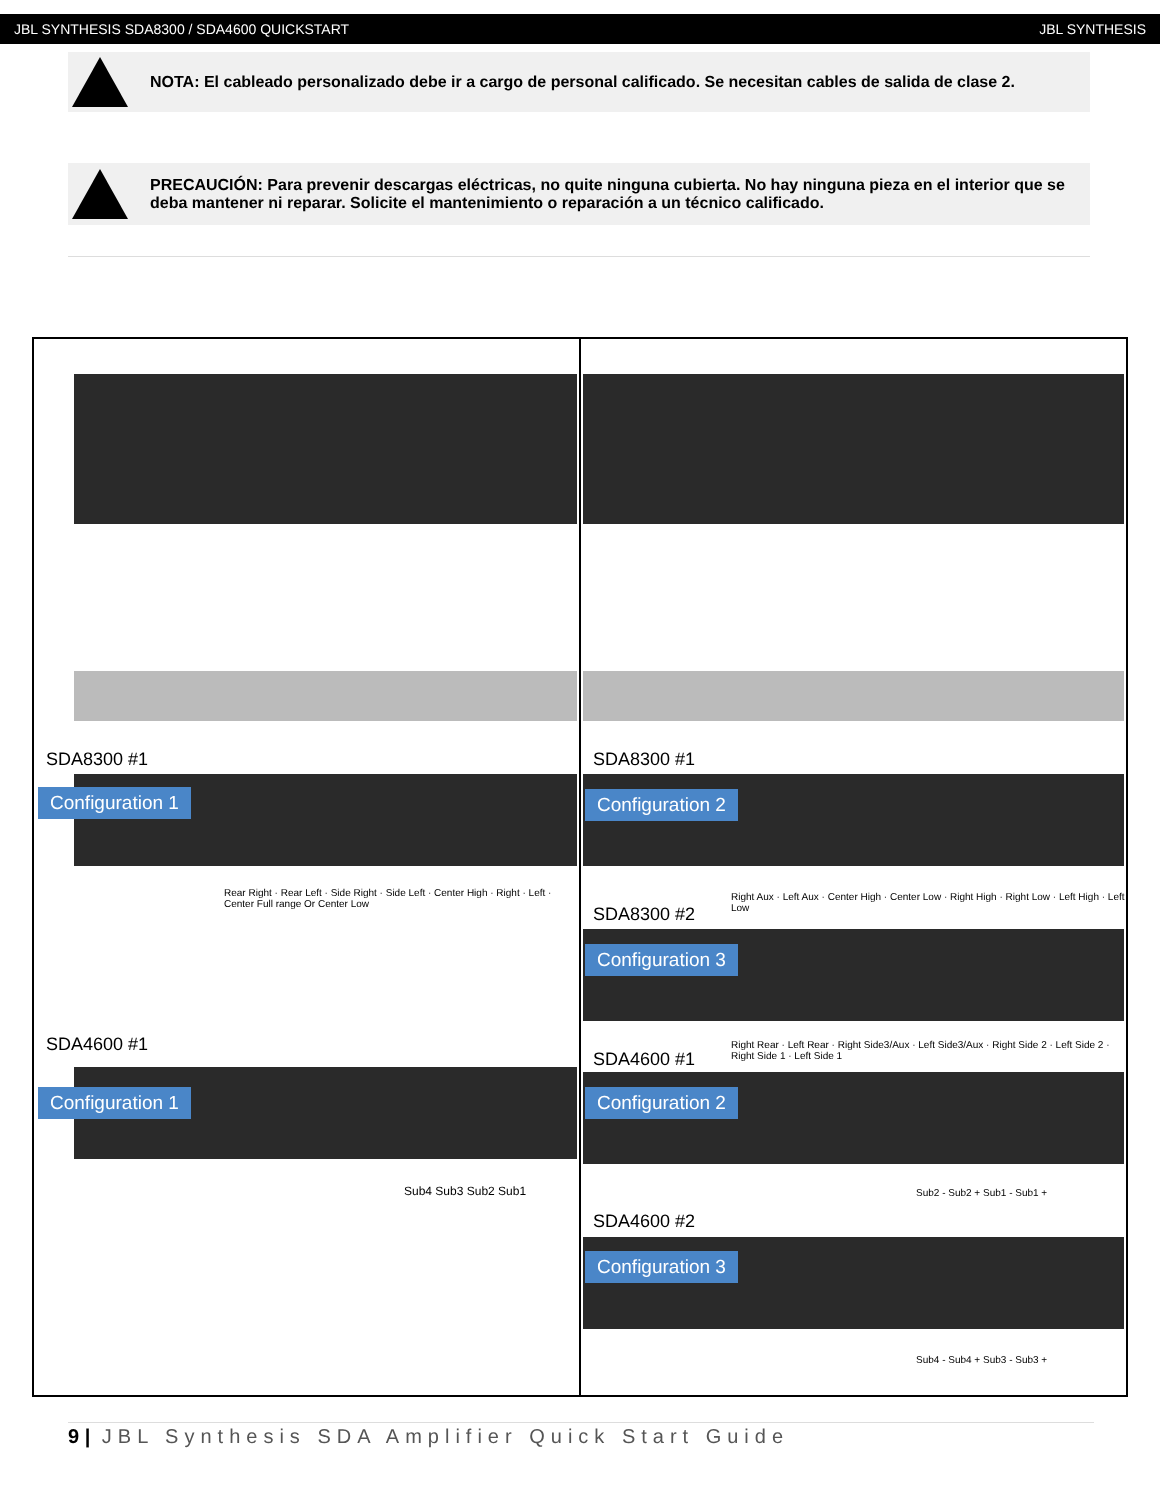JBL SYNTHESIS SDA8300 / SDA4600 QUICKSTART JBL SYNTHESIS
NOTA: El cableado personalizado debe ir a cargo de personal calificado. Se necesitan cables de salida de clase 2.
PRECAUCIÓN: Para prevenir descargas eléctricas, no quite ninguna cubierta. No hay ninguna pieza en el interior que se deba mantener ni reparar. Solicite el mantenimiento o reparación a un técnico calificado.
SDA8300 #1
Configuration 1
Rear Right · Rear Left · Side Right · Side Left · Center High · Right · Left · Center Full range Or Center Low
SDA4600 #1
Configuration 1
Sub4 Sub3 Sub2 Sub1
SDA8300 #1
Configuration 2
Right Aux · Left Aux · Center High · Center Low · Right High · Right Low · Left High · Left Low
SDA8300 #2
Configuration 3
Right Rear · Left Rear · Right Side3/Aux · Left Side3/Aux · Right Side 2 · Left Side 2 · Right Side 1 · Left Side 1
SDA4600 #1
Configuration 2
Sub2 - Sub2 + Sub1 - Sub1 +
SDA4600 #2
Configuration 3
Sub4 - Sub4 + Sub3 - Sub3 +
9 | JBL Synthesis SDA Amplifier Quick Start Guide